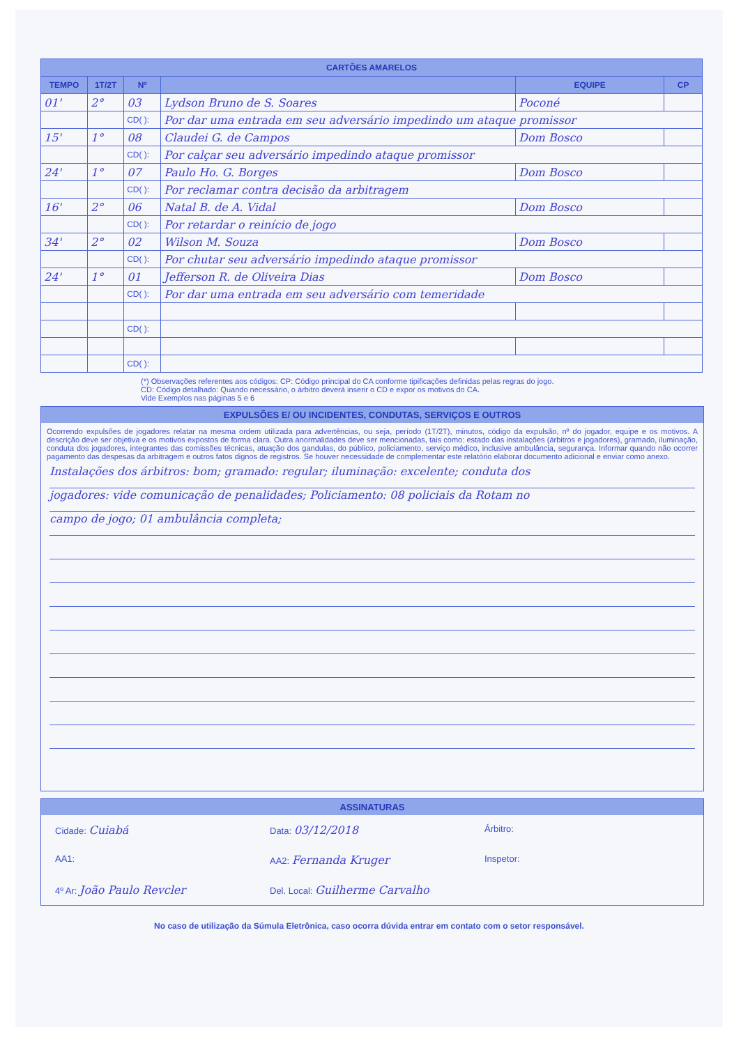| CARTÕES AMARELOS | | | | | |
| --- | --- | --- | --- | --- | --- |
| TEMPO | 1T/2T | Nº | | EQUIPE | CP |
| 01' | 2° | 03 | Lydson Bruno de S. Soares | Poconé | |
| | | CD( ): | Por dar uma entrada em seu adversário impedindo um ataque promissor | | |
| 15' | 1° | 08 | Claudei G. de Campos | Dom Bosco | |
| | | CD( ): | Por calçar seu adversário impedindo ataque promissor | | |
| 24' | 1° | 07 | Paulo Ho. G. Borges | Dom Bosco | |
| | | CD( ): | Por reclamar contra decisão da arbitragem | | |
| 16' | 2° | 06 | Natal B. de A. Vidal | Dom Bosco | |
| | | CD( ): | Por retardar o reinício de jogo | | |
| 34' | 2° | 02 | Wilson M. Souza | Dom Bosco | |
| | | CD( ): | Por chutar seu adversário impedindo ataque promissor | | |
| 24' | 1° | 01 | Jefferson R. de Oliveira Dias | Dom Bosco | |
| | | CD( ): | Por dar uma entrada em seu adversário com temeridade | | |
| | | CD( ): | | | |
| | | CD( ): | | | |
(*) Observações referentes aos códigos: CP: Código principal do CA conforme tipificações definidas pelas regras do jogo.
CD: Código detalhado: Quando necessário, o árbitro deverá inserir o CD e expor os motivos do CA.
Vide Exemplos nas páginas 5 e 6
EXPULSÕES E/ OU INCIDENTES, CONDUTAS, SERVIÇOS E OUTROS
Ocorrendo expulsões de jogadores relatar na mesma ordem utilizada para advertências, ou seja, período (1T/2T), minutos, código da expulsão, nº do jogador, equipe e os motivos. A descrição deve ser objetiva e os motivos expostos de forma clara. Outra anormalidades deve ser mencionadas, tais como: estado das instalações (árbitros e jogadores), gramado, iluminação, conduta dos jogadores, integrantes das comissões técnicas, atuação dos gandulas, do público, policiamento, serviço médico, inclusive ambulância, segurança. Informar quando não ocorrer pagamento das despesas da arbitragem e outros fatos dignos de registros. Se houver necessidade de complementar este relatório elaborar documento adicional e enviar como anexo.
Instalações dos árbitros: bom; gramado: regular; iluminação: excelente; conduta dos
jogadores: vide comunicação de penalidades; Policiamento: 08 policiais da Rotam no
campo de jogo; 01 ambulância completa;
ASSINATURAS
Cidade: Cuiabá Data: 03/12/2018 Árbitro:
AA1: AA2: Fernanda Kruger Inspetor:
4º Ar: João Paulo Revcler Del. Local: Guilherme Carvalho
No caso de utilização da Súmula Eletrônica, caso ocorra dúvida entrar em contato com o setor responsável.